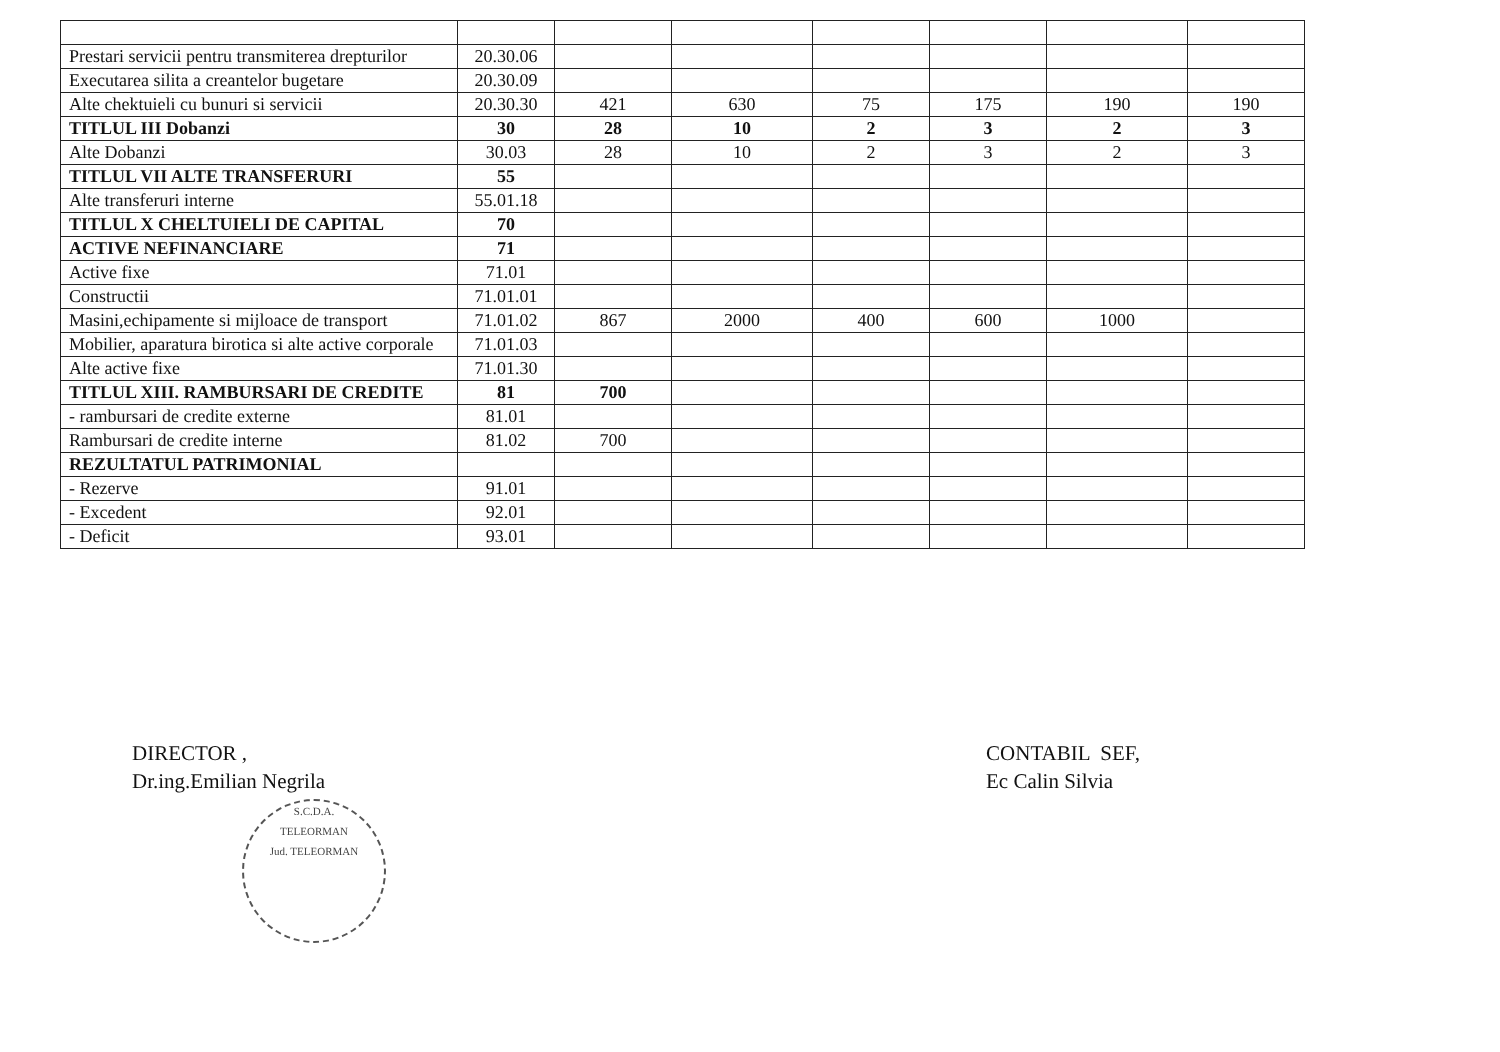| Prestari servicii pentru transmiterea drepturilor | 20.30.06 | | | | | | |
| Executarea silita a creantelor bugetare | 20.30.09 | | | | | | |
| Alte chektuieli cu bunuri si servicii | 20.30.30 | 421 | 630 | 75 | 175 | 190 | 190 |
| TITLUL III Dobanzi | 30 | 28 | 10 | 2 | 3 | 2 | 3 |
| Alte Dobanzi | 30.03 | 28 | 10 | 2 | 3 | 2 | 3 |
| TITLUL VII ALTE TRANSFERURI | 55 | | | | | | |
| Alte transferuri interne | 55.01.18 | | | | | | |
| TITLUL X CHELTUIELI DE CAPITAL | 70 | | | | | | |
| ACTIVE NEFINANCIARE | 71 | | | | | | |
| Active fixe | 71.01 | | | | | | |
| Constructii | 71.01.01 | | | | | | |
| Masini,echipamente si mijloace de transport | 71.01.02 | 867 | 2000 | 400 | 600 | 1000 | |
| Mobilier, aparatura birotica si alte active corporale | 71.01.03 | | | | | | |
| Alte active fixe | 71.01.30 | | | | | | |
| TITLUL XIII. RAMBURSARI DE CREDITE | 81 | 700 | | | | | |
| - rambursari de credite externe | 81.01 | | | | | | |
| Rambursari de credite interne | 81.02 | 700 | | | | | |
| REZULTATUL PATRIMONIAL | | | | | | | |
| - Rezerve | 91.01 | | | | | | |
| - Excedent | 92.01 | | | | | | |
| - Deficit | 93.01 | | | | | | |
DIRECTOR ,
Dr.ing.Emilian Negrila
S.C.D.A.
TELEORMAN
Jud. TELEORMAN
CONTABIL SEF,
Ec Calin Silvia